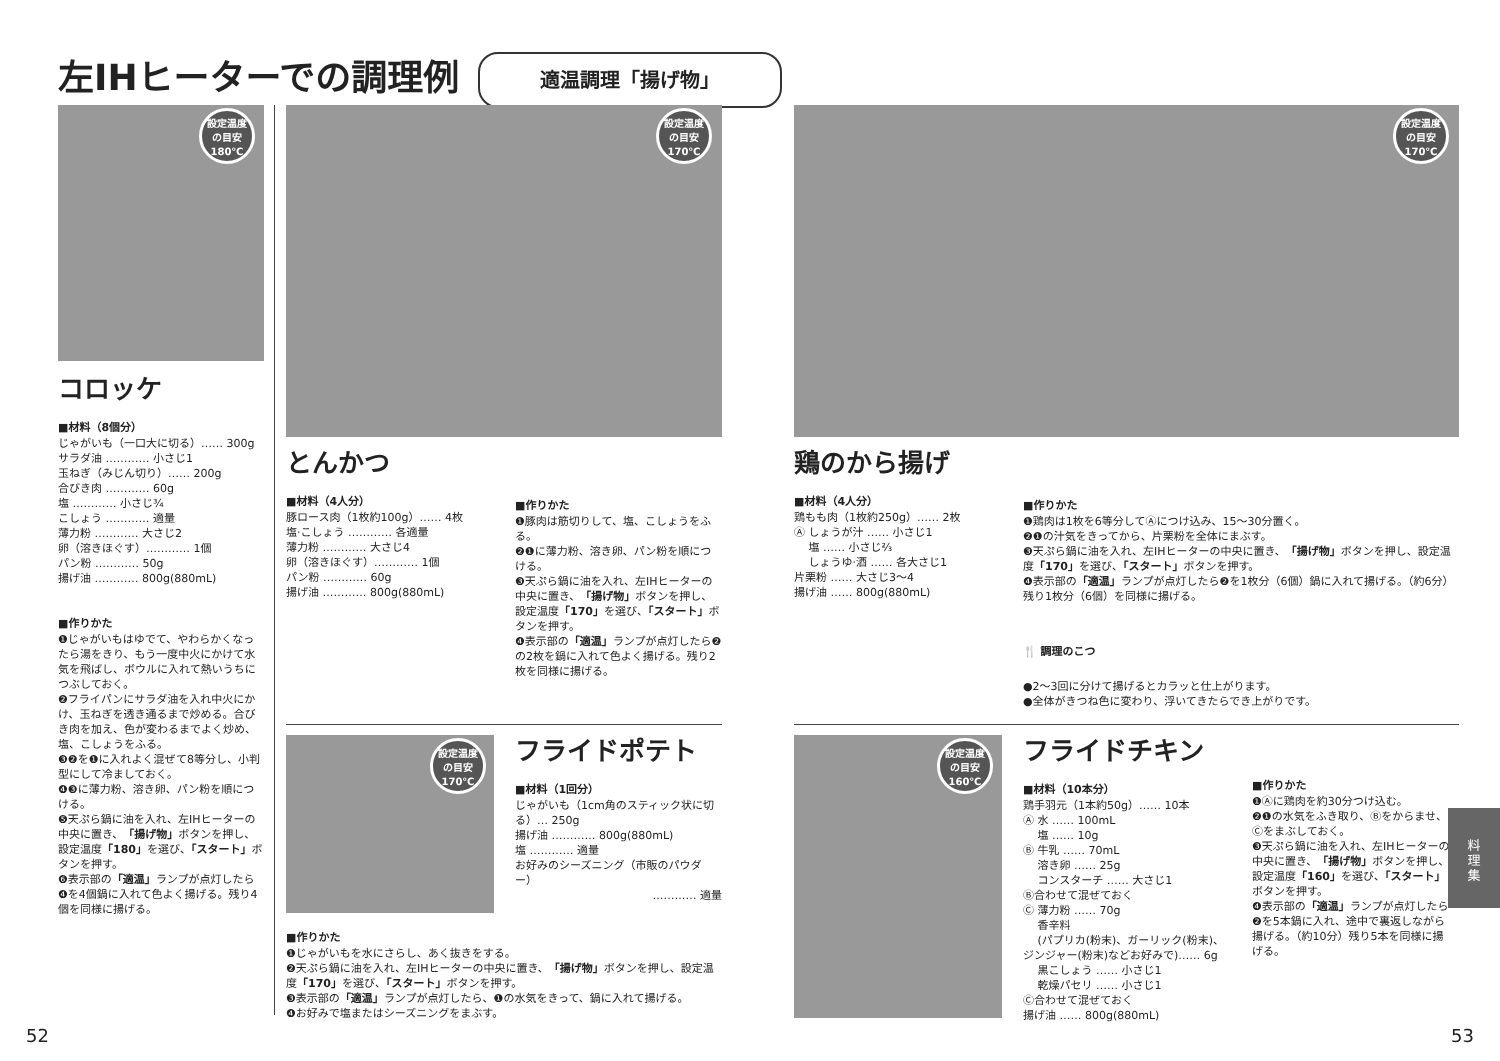左IHヒーターでの調理例 適温調理「揚げ物」
設定温度
の目安
180℃
コロッケ
■材料（8個分）
じゃがいも（一口大に切る）…… 300g
サラダ油 ………… 小さじ1
玉ねぎ（みじん切り）…… 200g
合びき肉 ………… 60g
塩 ………… 小さじ¾
こしょう ………… 適量
薄力粉 ………… 大さじ2
卵（溶きほぐす）………… 1個
パン粉 ………… 50g
揚げ油 ………… 800g(880mL)
■作りかた
❶じゃがいもはゆでて、やわらかくなったら湯をきり、もう一度中火にかけて水気を飛ばし、ボウルに入れて熱いうちにつぶしておく。
❷フライパンにサラダ油を入れ中火にかけ、玉ねぎを透き通るまで炒める。合びき肉を加え、色が変わるまでよく炒め、塩、こしょうをふる。
❸❷を❶に入れよく混ぜて8等分し、小判型にして冷ましておく。
❹❸に薄力粉、溶き卵、パン粉を順につける。
❺天ぷら鍋に油を入れ、左IHヒーターの中央に置き、「揚げ物」ボタンを押し、設定温度「180」を選び、「スタート」ボタンを押す。
❻表示部の「適温」ランプが点灯したら❹を4個鍋に入れて色よく揚げる。残り4個を同様に揚げる。
設定温度
の目安
170℃
とんかつ
■材料（4人分）
豚ロース肉（1枚約100g）…… 4枚
塩·こしょう ………… 各適量
薄力粉 ………… 大さじ4
卵（溶きほぐす）………… 1個
パン粉 ………… 60g
揚げ油 ………… 800g(880mL)
■作りかた
❶豚肉は筋切りして、塩、こしょうをふる。
❷❶に薄力粉、溶き卵、パン粉を順につける。
❸天ぷら鍋に油を入れ、左IHヒーターの中央に置き、「揚げ物」ボタンを押し、設定温度「170」を選び、「スタート」ボタンを押す。
❹表示部の「適温」ランプが点灯したら❷の2枚を鍋に入れて色よく揚げる。残り2枚を同様に揚げる。
設定温度
の目安
170℃
フライドポテト
■材料（1回分）
じゃがいも（1cm角のスティック状に切る）… 250g
揚げ油 ………… 800g(880mL)
塩 ………… 適量
お好みのシーズニング（市販のパウダー）
………… 適量
■作りかた
❶じゃがいもを水にさらし、あく抜きをする。
❷天ぷら鍋に油を入れ、左IHヒーターの中央に置き、「揚げ物」ボタンを押し、設定温度「170」を選び、「スタート」ボタンを押す。
❸表示部の「適温」ランプが点灯したら、❶の水気をきって、鍋に入れて揚げる。
❹お好みで塩またはシーズニングをまぶす。
52
設定温度
の目安
170℃
鶏のから揚げ
■材料（4人分）
鶏もも肉（1枚約250g）…… 2枚
Ⓐ しょうが汁 …… 小さじ1
　 塩 …… 小さじ⅔
　 しょうゆ·酒 …… 各大さじ1
片栗粉 …… 大さじ3～4
揚げ油 …… 800g(880mL)
■作りかた
❶鶏肉は1枚を6等分してⒶにつけ込み、15～30分置く。
❷❶の汁気をきってから、片栗粉を全体にまぶす。
❸天ぷら鍋に油を入れ、左IHヒーターの中央に置き、「揚げ物」ボタンを押し、設定温度「170」を選び、「スタート」ボタンを押す。
❹表示部の「適温」ランプが点灯したら❷を1枚分（6個）鍋に入れて揚げる。（約6分）残り1枚分（6個）を同様に揚げる。
🍴 調理のこつ
●2～3回に分けて揚げるとカラッと仕上がります。
●全体がきつね色に変わり、浮いてきたらでき上がりです。
設定温度
の目安
160℃
フライドチキン
■材料（10本分）
鶏手羽元（1本約50g）…… 10本
Ⓐ 水 …… 100mL
　 塩 …… 10g
Ⓑ 牛乳 …… 70mL
　 溶き卵 …… 25g
　 コンスターチ …… 大さじ1
Ⓑ合わせて混ぜておく
Ⓒ 薄力粉 …… 70g
　 香辛料
　 (パプリカ(粉末)、ガーリック(粉末)、ジンジャー(粉末)などお好みで)…… 6g
　 黒こしょう …… 小さじ1
　 乾燥パセリ …… 小さじ1
Ⓒ合わせて混ぜておく
揚げ油 …… 800g(880mL)
■作りかた
❶Ⓐに鶏肉を約30分つけ込む。
❷❶の水気をふき取り、Ⓑをからませ、Ⓒをまぶしておく。
❸天ぷら鍋に油を入れ、左IHヒーターの中央に置き、「揚げ物」ボタンを押し、設定温度「160」を選び、「スタート」ボタンを押す。
❹表示部の「適温」ランプが点灯したら❷を5本鍋に入れ、途中で裏返しながら揚げる。（約10分）残り5本を同様に揚げる。
料
理
集
53